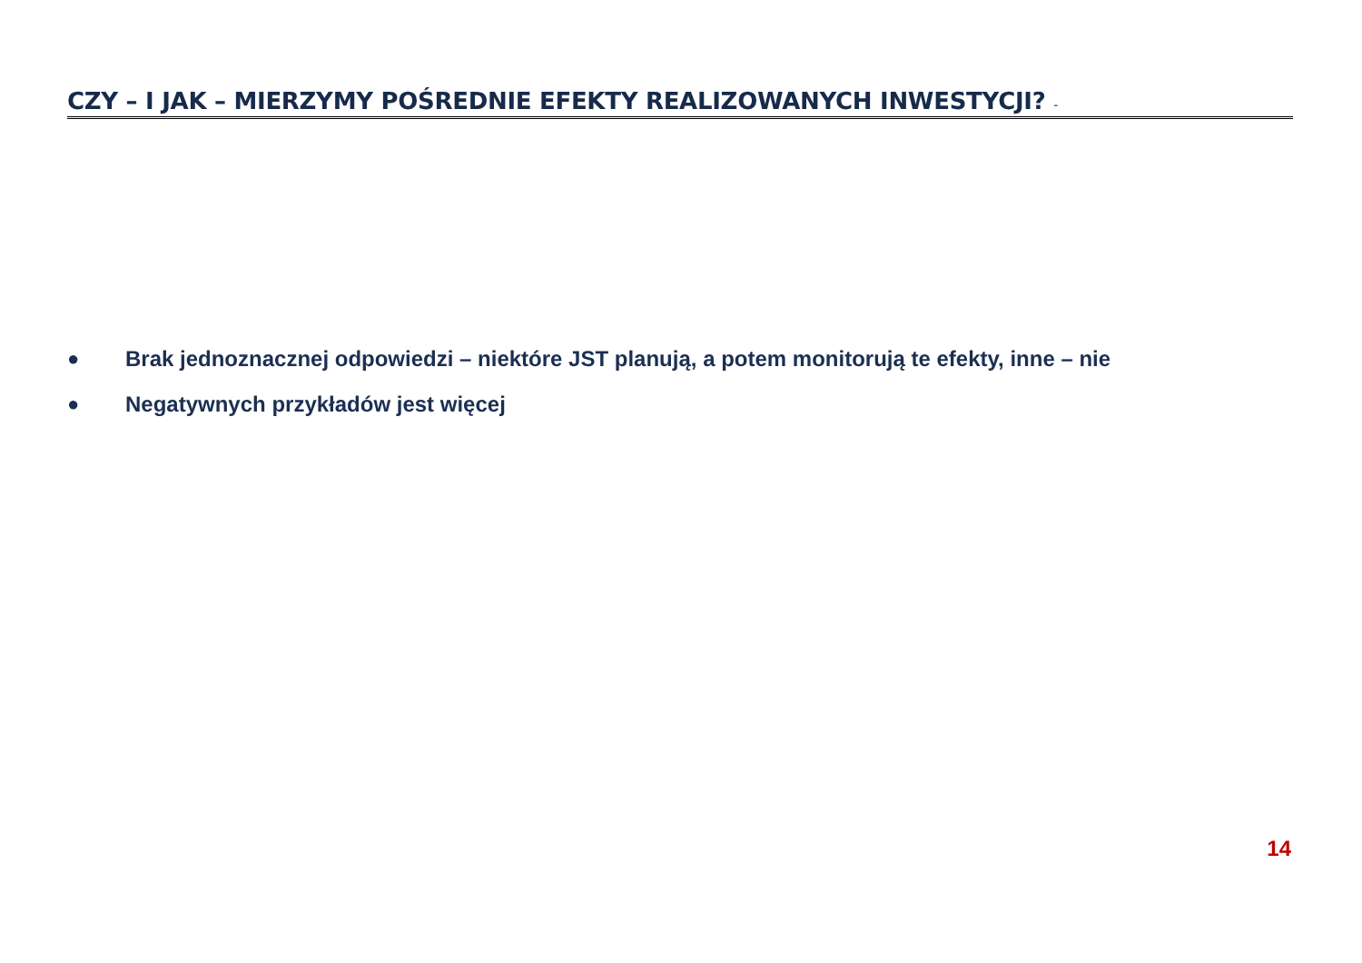CZY – I JAK – MIERZYMY POŚREDNIE EFEKTY REALIZOWANYCH INWESTYCJI? -
● Brak jednoznacznej odpowiedzi – niektóre JST planują, a potem monitorują te efekty, inne – nie
● Negatywnych przykładów jest więcej
14